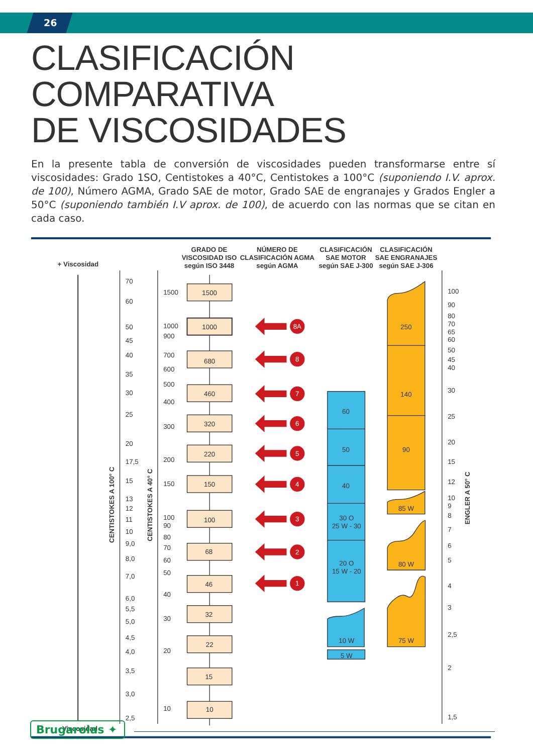26
CLASIFICACIÓN COMPARATIVA
DE VISCOSIDADES
En la presente tabla de conversión de viscosidades pueden transformarse entre sí viscosidades: Grado 1SO, Centistokes a 40°C, Centistokes a 100°C (suponiendo I.V. aprox. de 100), Número AGMA, Grado SAE de motor, Grado SAE de engranajes y Grados Engler a 50°C (suponiendo también I.V aprox. de 100), de acuerdo con las normas que se citan en cada caso.
GRADO DE
VISCOSIDAD ISO
según ISO 3448
NÚMERO DE
CLASIFICACIÓN AGMA
según AGMA
CLASIFICACIÓN
SAE MOTOR
según SAE J-300
CLASIFICACIÓN
SAE ENGRANAJES
según SAE J-306
+ Viscosidad
- Viscosidad
70
60
50
45
40
35
30
25
20
17,5
15
13
12
11
10
9,0
8,0
7,0
6,0
5,5
5,0
4,5
4,0
3,5
3,0
2,5
CENTISTOKES A 100° C
1500
1000
900
700
600
500
400
300
200
150
100
90
80
70
60
50
40
30
20
10
CENTISTOKES A 40° C
1500
1000
680
460
320
220
150
100
68
46
32
22
15
10
8A
8
7
6
5
4
3
2
1
60
50
40
30 O
25 W - 30
20 O
15 W - 20
10 W
5 W
250
140
90
85 W
80 W
75 W
100
90
80
70
65
60
50
45
40
30
25
20
15
12
10
9
8
7
6
5
4
3
2,5
2
1,5
ENGLER A 50° C
Brugarolas ✦